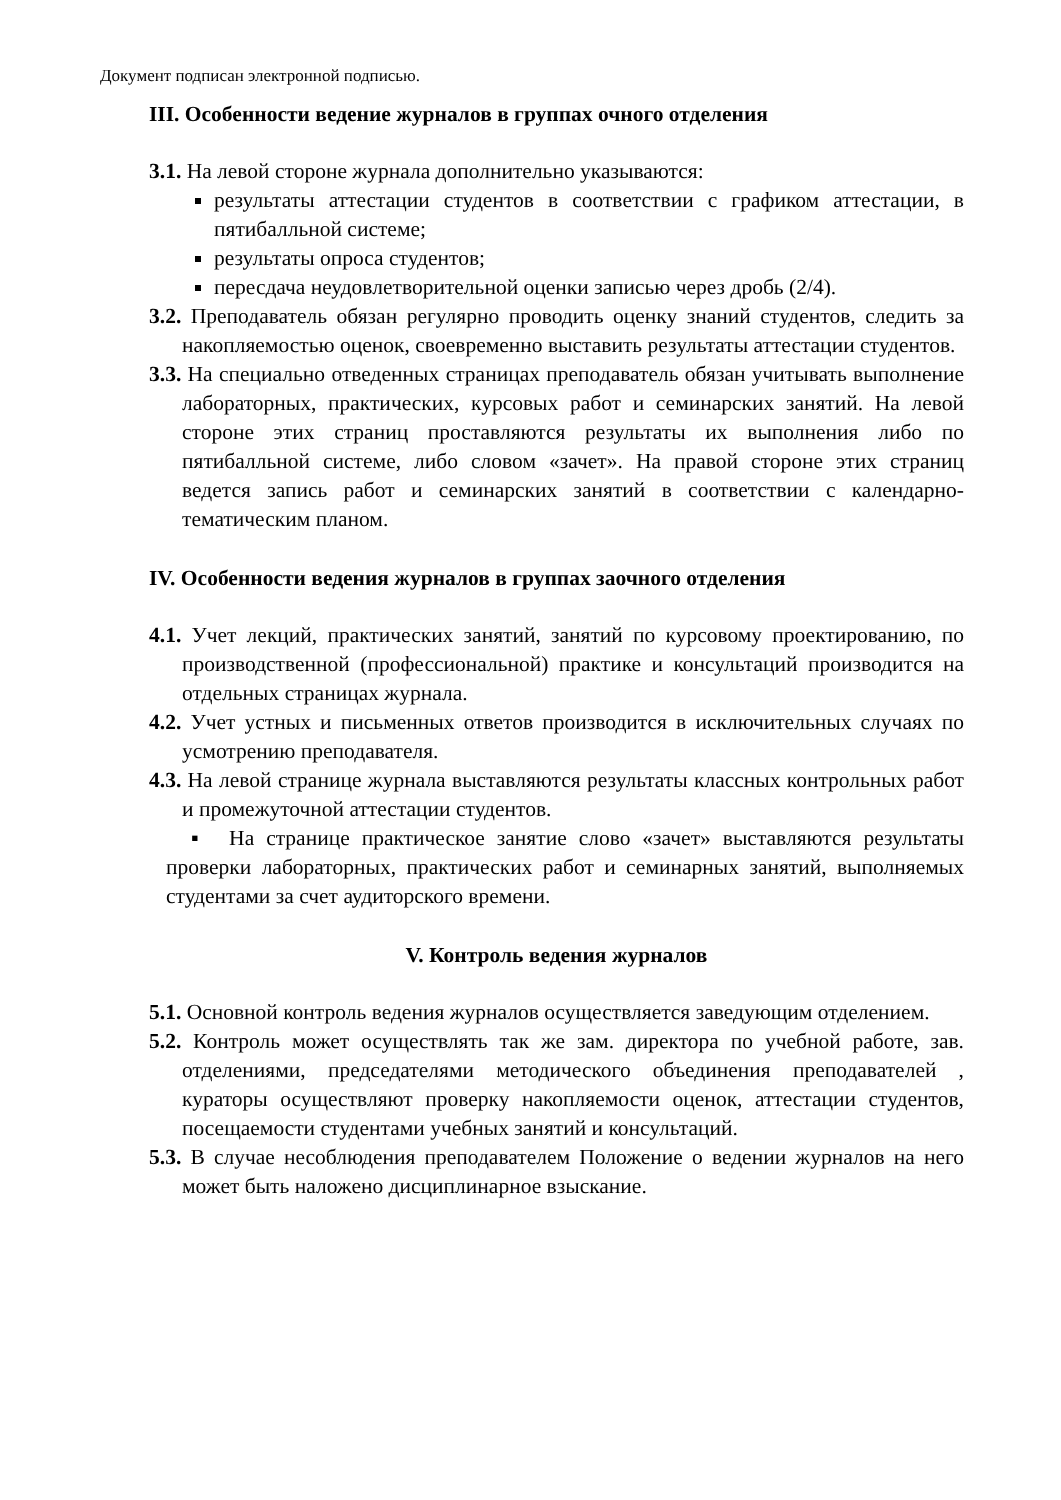Документ подписан электронной подписью.
III. Особенности ведение журналов в группах очного отделения
3.1. На левой стороне журнала дополнительно указываются:
результаты аттестации студентов в соответствии с графиком аттестации, в пятибалльной системе;
результаты опроса студентов;
пересдача неудовлетворительной оценки записью через дробь (2/4).
3.2. Преподаватель обязан регулярно проводить оценку знаний студентов, следить за накопляемостью оценок, своевременно выставить результаты аттестации студентов.
3.3. На специально отведенных страницах преподаватель обязан учитывать выполнение лабораторных, практических, курсовых работ и семинарских занятий. На левой стороне этих страниц проставляются результаты их выполнения либо по пятибалльной системе, либо словом «зачет». На правой стороне этих страниц ведется запись работ и семинарских занятий в соответствии с календарно-тематическим планом.
IV. Особенности ведения журналов в группах заочного отделения
4.1. Учет лекций, практических занятий, занятий по курсовому проектированию, по производственной (профессиональной) практике и консультаций производится на отдельных страницах журнала.
4.2. Учет устных и письменных ответов производится в исключительных случаях по усмотрению преподавателя.
4.3. На левой странице журнала выставляются результаты классных контрольных работ и промежуточной аттестации студентов.
▪ На странице практическое занятие слово «зачет» выставляются результаты проверки лабораторных, практических работ и семинарных занятий, выполняемых студентами за счет аудиторского времени.
V. Контроль ведения журналов
5.1. Основной контроль ведения журналов осуществляется заведующим отделением.
5.2. Контроль может осуществлять так же зам. директора по учебной работе, зав. отделениями, председателями методического объединения преподавателей , кураторы осуществляют проверку накопляемости оценок, аттестации студентов, посещаемости студентами учебных занятий и консультаций.
5.3. В случае несоблюдения преподавателем Положение о ведении журналов на него может быть наложено дисциплинарное взыскание.